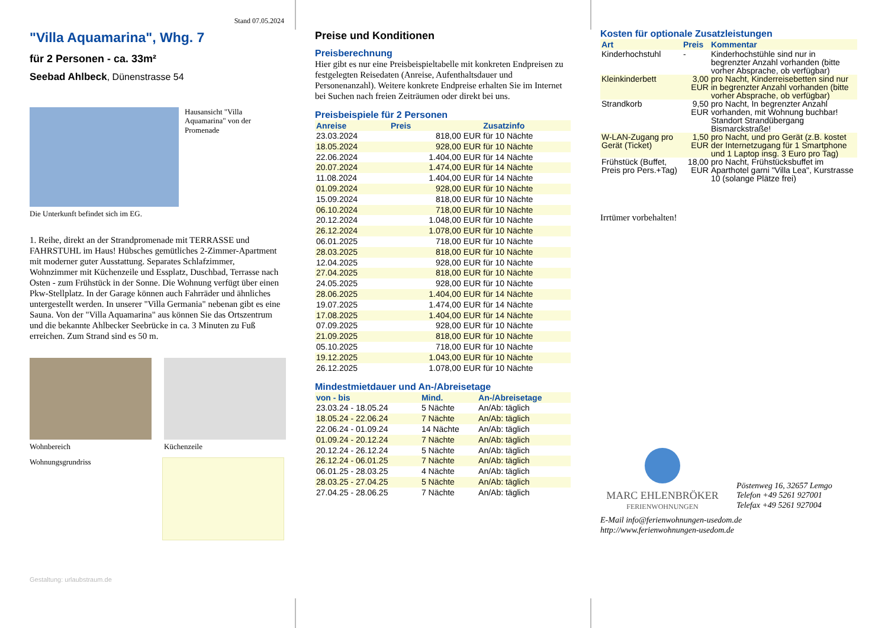Stand 07.05.2024
"Villa Aquamarina", Whg. 7
für 2 Personen - ca. 33m²
Seebad Ahlbeck, Dünenstrasse 54
Hausansicht "Villa Aquamarina" von der Promenade
Die Unterkunft befindet sich im EG.
1. Reihe, direkt an der Strandpromenade mit TERRASSE und FAHRSTUHL im Haus! Hübsches gemütliches 2-Zimmer-Apartment mit moderner guter Ausstattung. Separates Schlafzimmer, Wohnzimmer mit Küchenzeile und Essplatz, Duschbad, Terrasse nach Osten - zum Frühstück in der Sonne. Die Wohnung verfügt über einen Pkw-Stellplatz. In der Garage können auch Fahrräder und ähnliches untergestellt werden. In unserer "Villa Germania" nebenan gibt es eine Sauna. Von der "Villa Aquamarina" aus können Sie das Ortszentrum und die bekannte Ahlbecker Seebrücke in ca. 3 Minuten zu Fuß erreichen. Zum Strand sind es 50 m.
Wohnbereich Küchenzeile
Wohnungsgrundriss
Gestaltung: urlaubstraum.de
Preise und Konditionen
Preisberechnung
Hier gibt es nur eine Preisbeispieltabelle mit konkreten Endpreisen zu festgelegten Reisedaten (Anreise, Aufenthaltsdauer und Personenanzahl). Weitere konkrete Endpreise erhalten Sie im Internet bei Suchen nach freien Zeiträumen oder direkt bei uns.
Preisbeispiele für 2 Personen
| Anreise | Preis | Zusatzinfo |
| --- | --- | --- |
| 23.03.2024 | 818,00 EUR | für 10 Nächte |
| 18.05.2024 | 928,00 EUR | für 10 Nächte |
| 22.06.2024 | 1.404,00 EUR | für 14 Nächte |
| 20.07.2024 | 1.474,00 EUR | für 14 Nächte |
| 11.08.2024 | 1.404,00 EUR | für 14 Nächte |
| 01.09.2024 | 928,00 EUR | für 10 Nächte |
| 15.09.2024 | 818,00 EUR | für 10 Nächte |
| 06.10.2024 | 718,00 EUR | für 10 Nächte |
| 20.12.2024 | 1.048,00 EUR | für 10 Nächte |
| 26.12.2024 | 1.078,00 EUR | für 10 Nächte |
| 06.01.2025 | 718,00 EUR | für 10 Nächte |
| 28.03.2025 | 818,00 EUR | für 10 Nächte |
| 12.04.2025 | 928,00 EUR | für 10 Nächte |
| 27.04.2025 | 818,00 EUR | für 10 Nächte |
| 24.05.2025 | 928,00 EUR | für 10 Nächte |
| 28.06.2025 | 1.404,00 EUR | für 14 Nächte |
| 19.07.2025 | 1.474,00 EUR | für 14 Nächte |
| 17.08.2025 | 1.404,00 EUR | für 14 Nächte |
| 07.09.2025 | 928,00 EUR | für 10 Nächte |
| 21.09.2025 | 818,00 EUR | für 10 Nächte |
| 05.10.2025 | 718,00 EUR | für 10 Nächte |
| 19.12.2025 | 1.043,00 EUR | für 10 Nächte |
| 26.12.2025 | 1.078,00 EUR | für 10 Nächte |
Mindestmietdauer und An-/Abreisetage
| von - bis | Mind. | An-/Abreisetage |
| --- | --- | --- |
| 23.03.24 - 18.05.24 | 5 Nächte | An/Ab: täglich |
| 18.05.24 - 22.06.24 | 7 Nächte | An/Ab: täglich |
| 22.06.24 - 01.09.24 | 14 Nächte | An/Ab: täglich |
| 01.09.24 - 20.12.24 | 7 Nächte | An/Ab: täglich |
| 20.12.24 - 26.12.24 | 5 Nächte | An/Ab: täglich |
| 26.12.24 - 06.01.25 | 7 Nächte | An/Ab: täglich |
| 06.01.25 - 28.03.25 | 4 Nächte | An/Ab: täglich |
| 28.03.25 - 27.04.25 | 5 Nächte | An/Ab: täglich |
| 27.04.25 - 28.06.25 | 7 Nächte | An/Ab: täglich |
Kosten für optionale Zusatzleistungen
| Art | Preis | Kommentar |
| --- | --- | --- |
| Kinderhochstuhl | - | Kinderhochstühle sind nur in begrenzter Anzahl vorhanden (bitte vorher Absprache, ob verfügbar) |
| Kleinkinderbett | 3,00 EUR | pro Nacht, Kinderreisebetten sind nur in begrenzter Anzahl vorhanden (bitte vorher Absprache, ob verfügbar) |
| Strandkorb | 9,50 EUR | pro Nacht, In begrenzter Anzahl vorhanden, mit Wohnung buchbar! Standort Strandübergang Bismarckstraße! |
| W-LAN-Zugang pro Gerät (Ticket) | 1,50 EUR | pro Nacht, und pro Gerät (z.B. kostet der Internetzugang für 1 Smartphone und 1 Laptop insg. 3 Euro pro Tag) |
| Frühstück (Buffet, Preis pro Pers.+Tag) | 18,00 EUR | pro Nacht, Frühstücksbuffet im Aparthotel garni "Villa Lea", Kurstrasse 10 (solange Plätze frei) |
Irrtümer vorbehalten!
MARC EHLENBRÖKER
FERIENWOHNUNGEN
Pöstenweg 16, 32657 Lemgo
Telefon +49 5261 927001
Telefax +49 5261 927004
E-Mail info@ferienwohnungen-usedom.de
http://www.ferienwohnungen-usedom.de